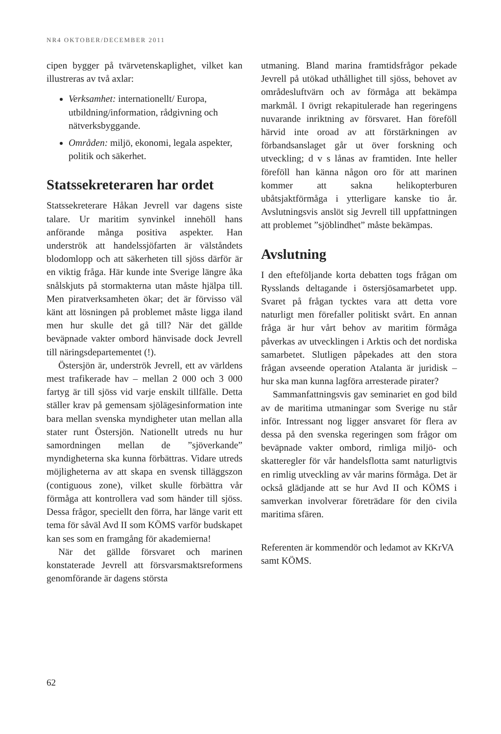NR4 OKTOBER/DECEMBER 2011
cipen bygger på tvärvetenskaplighet, vilket kan illustreras av två axlar:
Verksamhet: internationellt/ Europa, utbildning/information, rådgivning och nätverksbyggande.
Områden: miljö, ekonomi, legala aspekter, politik och säkerhet.
Statssekreteraren har ordet
Statssekreterare Håkan Jevrell var dagens siste talare. Ur maritim synvinkel innehöll hans anförande många positiva aspekter. Han underströk att handelssjöfarten är välståndets blodomlopp och att säkerheten till sjöss därför är en viktig fråga. Här kunde inte Sverige längre åka snålskjuts på stormakterna utan måste hjälpa till. Men piratverksamheten ökar; det är förvisso väl känt att lösningen på problemet måste ligga iland men hur skulle det gå till? När det gällde beväpnade vakter ombord hänvisade dock Jevrell till näringsdepartementet (!).
Östersjön är, underströk Jevrell, ett av världens mest trafikerade hav – mellan 2 000 och 3 000 fartyg är till sjöss vid varje enskilt tillfälle. Detta ställer krav på gemensam sjölägesinformation inte bara mellan svenska myndigheter utan mellan alla stater runt Östersjön. Nationellt utreds nu hur samordningen mellan de ”sjöverkande” myndigheterna ska kunna förbättras. Vidare utreds möjligheterna av att skapa en svensk tilläggszon (contiguous zone), vilket skulle förbättra vår förmåga att kontrollera vad som händer till sjöss. Dessa frågor, speciellt den förra, har länge varit ett tema för såväl Avd II som KÖMS varför budskapet kan ses som en framgång för akademierna!
När det gällde försvaret och marinen konstaterade Jevrell att försvarsmaktsreformens genomförande är dagens största
utmaning. Bland marina framtidsfrågor pekade Jevrell på utökad uthållighet till sjöss, behovet av områdesluftvärn och av förmåga att bekämpa markmål. I övrigt rekapitulerade han regeringens nuvarande inriktning av försvaret. Han föreföll härvid inte oroad av att förstärkningen av förbandsanslaget går ut över forskning och utveckling; d v s lånas av framtiden. Inte heller föreföll han känna någon oro för att marinen kommer att sakna helikopterburen ubåtsjaktförmåga i ytterligare kanske tio år. Avslutningsvis anslöt sig Jevrell till uppfattningen att problemet ”sjöblindhet” måste bekämpas.
Avslutning
I den efteföljande korta debatten togs frågan om Rysslands deltagande i östersjösamarbetet upp. Svaret på frågan tycktes vara att detta vore naturligt men förefaller politiskt svårt. En annan fråga är hur vårt behov av maritim förmåga påverkas av utvecklingen i Arktis och det nordiska samarbetet. Slutligen påpekades att den stora frågan avseende operation Atalanta är juridisk – hur ska man kunna lagföra arresterade pirater?
Sammanfattningsvis gav seminariet en god bild av de maritima utmaningar som Sverige nu står inför. Intressant nog ligger ansvaret för flera av dessa på den svenska regeringen som frågor om beväpnade vakter ombord, rimliga miljö- och skatteregler för vår handelsflotta samt naturligtvis en rimlig utveckling av vår marins förmåga. Det är också glädjande att se hur Avd II och KÖMS i samverkan involverar företrädare för den civila maritima sfären.
Referenten är kommendör och ledamot av KKrVA samt KÖMS.
62